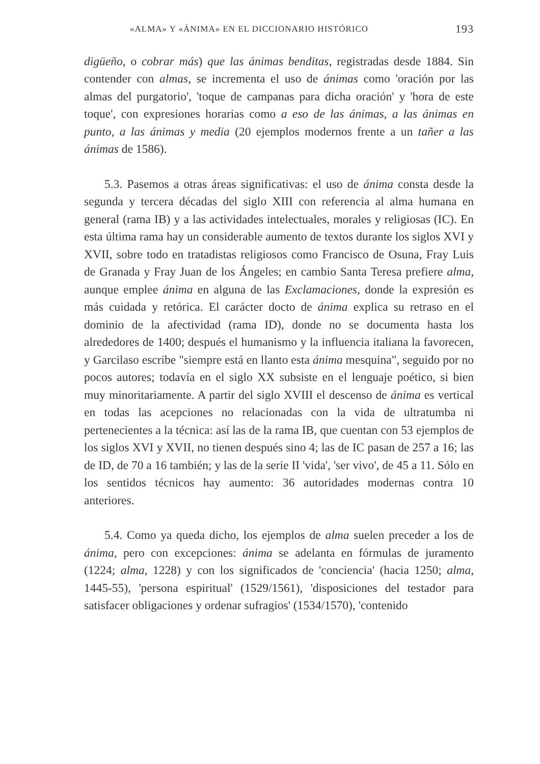«ALMA» Y «ÁNIMA» EN EL DICCIONARIO HISTÓRICO 193
digüeño, o cobrar más) que las ánimas benditas, registradas desde 1884. Sin contender con almas, se incrementa el uso de ánimas como 'oración por las almas del purgatorio', 'toque de campanas para dicha oración' y 'hora de este toque', con expresiones horarias como a eso de las ánimas, a las ánimas en punto, a las ánimas y media (20 ejemplos modernos frente a un tañer a las ánimas de 1586).
5.3. Pasemos a otras áreas significativas: el uso de ánima consta desde la segunda y tercera décadas del siglo XIII con referencia al alma humana en general (rama IB) y a las actividades intelectuales, morales y religiosas (IC). En esta última rama hay un considerable aumento de textos durante los siglos XVI y XVII, sobre todo en tratadistas religiosos como Francisco de Osuna, Fray Luis de Granada y Fray Juan de los Ángeles; en cambio Santa Teresa prefiere alma, aunque emplee ánima en alguna de las Exclamaciones, donde la expresión es más cuidada y retórica. El carácter docto de ánima explica su retraso en el dominio de la afectividad (rama ID), donde no se documenta hasta los alrededores de 1400; después el humanismo y la influencia italiana la favorecen, y Garcilaso escribe "siempre está en llanto esta ánima mesquina", seguido por no pocos autores; todavía en el siglo XX subsiste en el lenguaje poético, si bien muy minoritariamente. A partir del siglo XVIII el descenso de ánima es vertical en todas las acepciones no relacionadas con la vida de ultratumba ni pertenecientes a la técnica: así las de la rama IB, que cuentan con 53 ejemplos de los siglos XVI y XVII, no tienen después sino 4; las de IC pasan de 257 a 16; las de ID, de 70 a 16 también; y las de la serie II 'vida', 'ser vivo', de 45 a 11. Sólo en los sentidos técnicos hay aumento: 36 autoridades modernas contra 10 anteriores.
5.4. Como ya queda dicho, los ejemplos de alma suelen preceder a los de ánima, pero con excepciones: ánima se adelanta en fórmulas de juramento (1224; alma, 1228) y con los significados de 'conciencia' (hacia 1250; alma, 1445-55), 'persona espiritual' (1529/1561), 'disposiciones del testador para satisfacer obligaciones y ordenar sufragios' (1534/1570), 'contenido